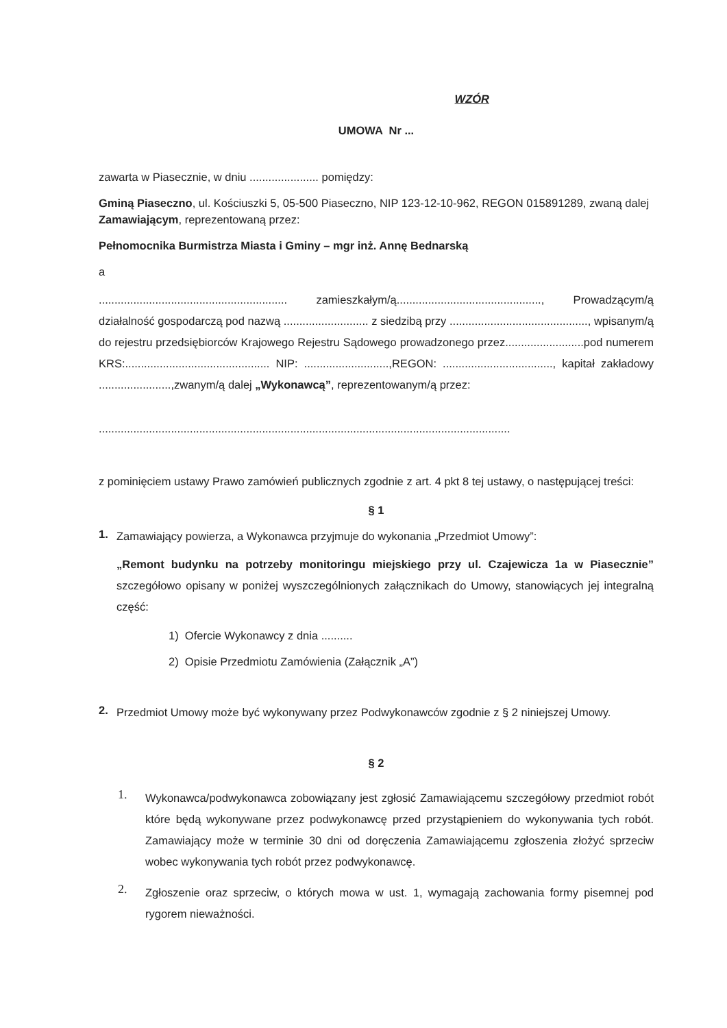WZÓR
UMOWA Nr ...
zawarta w Piasecznie, w dniu ...................... pomiędzy:
Gminą Piaseczno, ul. Kościuszki 5, 05-500 Piaseczno, NIP 123-12-10-962, REGON 015891289, zwaną dalej Zamawiającym, reprezentowaną przez:
Pełnomocnika Burmistrza Miasta i Gminy – mgr inż. Annę Bednarską
a
............................................................ zamieszkałym/ą.............................................., Prowadzącym/ą działalność gospodarczą pod nazwą ........................... z siedzibą przy ............................................, wpisanym/ą do rejestru przedsiębiorców Krajowego Rejestru Sądowego prowadzonego przez.........................pod numerem KRS:.............................................. NIP: ...........................,REGON: ..................................., kapitał zakładowy .......................,zwanym/ą dalej „Wykonawcą”, reprezentowanym/ą przez:
...................................................................................................................................
z pominięciem ustawy Prawo zamówień publicznych zgodnie z art. 4 pkt 8 tej ustawy, o następującej treści:
§ 1
1.
Zamawiający powierza, a Wykonawca przyjmuje do wykonania „Przedmiot Umowy”:
„Remont budynku na potrzeby monitoringu miejskiego przy ul. Czajewicza 1a w Piasecznie” szczegółowo opisany w poniżej wyszczególnionych załącznikach do Umowy, stanowiących jej integralną część:
1) Ofercie Wykonawcy z dnia ..........
2) Opisie Przedmiotu Zamówienia (Załącznik „A”)
2.
Przedmiot Umowy może być wykonywany przez Podwykonawców zgodnie z § 2 niniejszej Umowy.
§ 2
1.
Wykonawca/podwykonawca zobowiązany jest zgłosić Zamawiającemu szczegółowy przedmiot robót które będą wykonywane przez podwykonawcę przed przystąpieniem do wykonywania tych robót. Zamawiający może w terminie 30 dni od doręczenia Zamawiającemu zgłoszenia złożyć sprzeciw wobec wykonywania tych robót przez podwykonawcę.
2.
Zgłoszenie oraz sprzeciw, o których mowa w ust. 1, wymagają zachowania formy pisemnej pod rygorem nieważności.